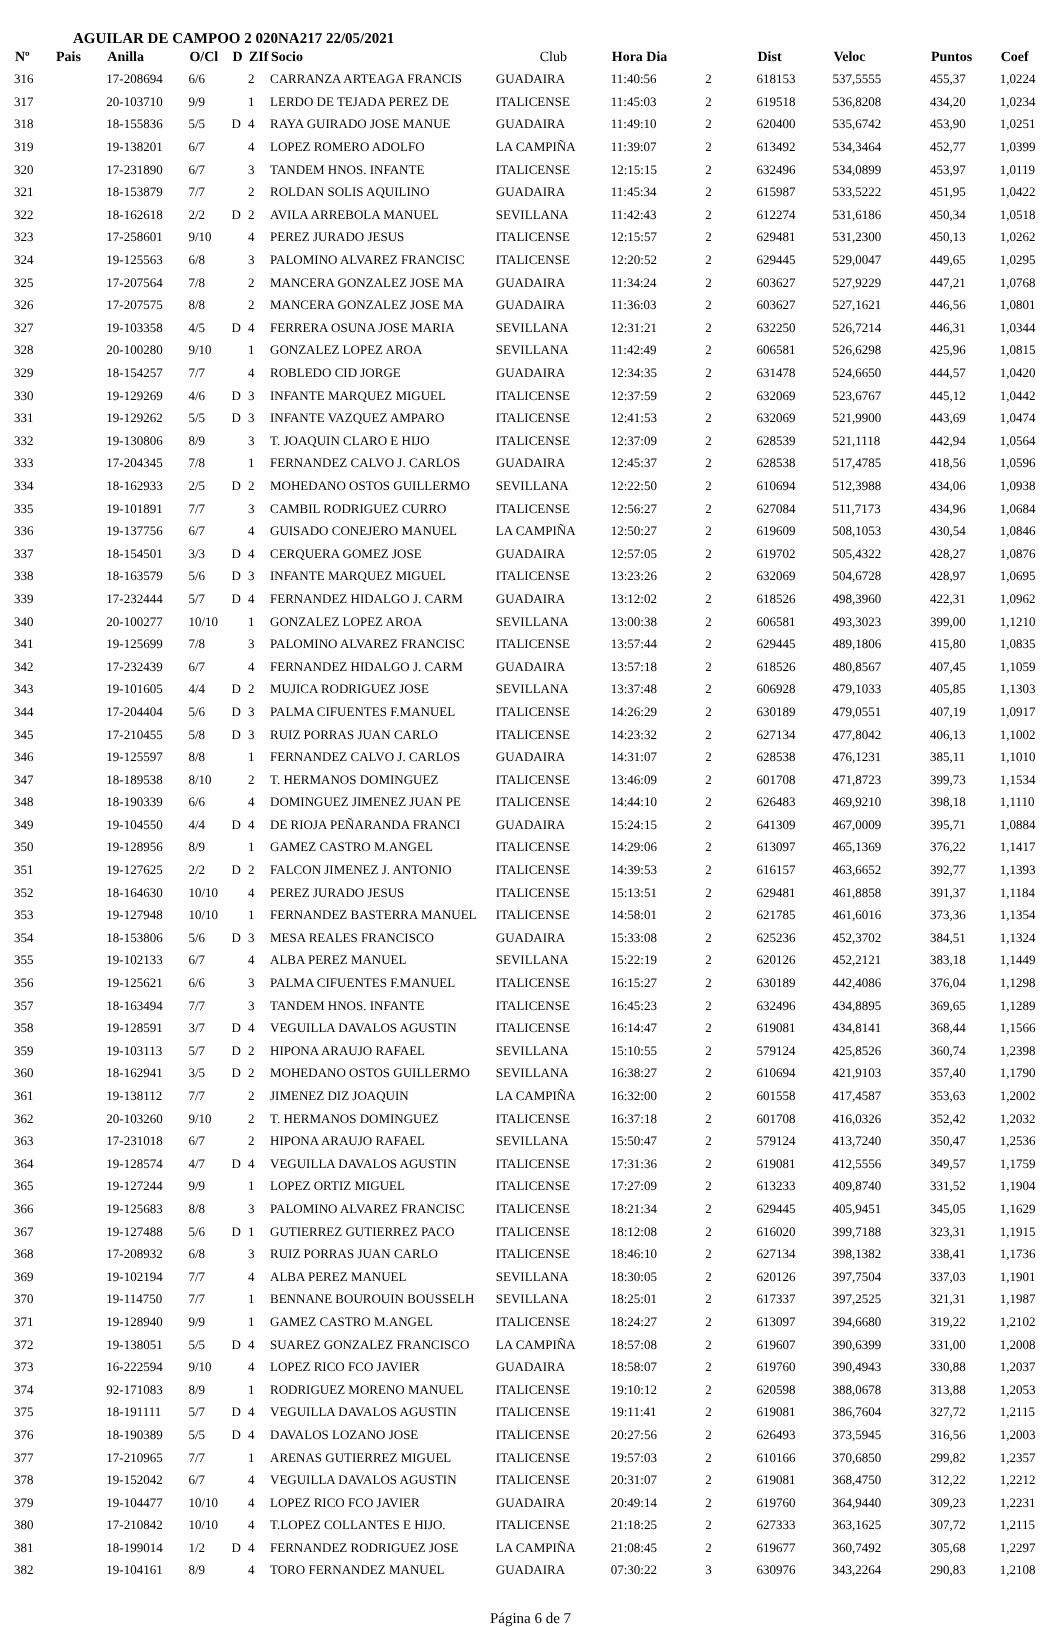AGUILAR DE CAMPOO 2 020NA217 22/05/2021
| Nº | Pais | Anilla | O/Cl | D | ZIf | Socio | Club | Hora Dia | | Dist | Veloc | Puntos | Coef |
| --- | --- | --- | --- | --- | --- | --- | --- | --- | --- | --- | --- | --- | --- |
| 316 | | 17-208694 | 6/6 | | 2 | CARRANZA ARTEAGA FRANCIS | GUADAIRA | 11:40:56 | 2 | 618153 | 537,5555 | 455,37 | 1,0224 |
| 317 | | 20-103710 | 9/9 | | 1 | LERDO DE TEJADA PEREZ DE | ITALICENSE | 11:45:03 | 2 | 619518 | 536,8208 | 434,20 | 1,0234 |
| 318 | | 18-155836 | 5/5 | D | 4 | RAYA GUIRADO JOSE MANUE | GUADAIRA | 11:49:10 | 2 | 620400 | 535,6742 | 453,90 | 1,0251 |
| 319 | | 19-138201 | 6/7 | | 4 | LOPEZ ROMERO ADOLFO | LA CAMPIÑA | 11:39:07 | 2 | 613492 | 534,3464 | 452,77 | 1,0399 |
| 320 | | 17-231890 | 6/7 | | 3 | TANDEM HNOS. INFANTE | ITALICENSE | 12:15:15 | 2 | 632496 | 534,0899 | 453,97 | 1,0119 |
| 321 | | 18-153879 | 7/7 | | 2 | ROLDAN SOLIS AQUILINO | GUADAIRA | 11:45:34 | 2 | 615987 | 533,5222 | 451,95 | 1,0422 |
| 322 | | 18-162618 | 2/2 | D | 2 | AVILA ARREBOLA MANUEL | SEVILLANA | 11:42:43 | 2 | 612274 | 531,6186 | 450,34 | 1,0518 |
| 323 | | 17-258601 | 9/10 | | 4 | PEREZ JURADO JESUS | ITALICENSE | 12:15:57 | 2 | 629481 | 531,2300 | 450,13 | 1,0262 |
| 324 | | 19-125563 | 6/8 | | 3 | PALOMINO ALVAREZ FRANCISC | ITALICENSE | 12:20:52 | 2 | 629445 | 529,0047 | 449,65 | 1,0295 |
| 325 | | 17-207564 | 7/8 | | 2 | MANCERA GONZALEZ JOSE MA | GUADAIRA | 11:34:24 | 2 | 603627 | 527,9229 | 447,21 | 1,0768 |
| 326 | | 17-207575 | 8/8 | | 2 | MANCERA GONZALEZ JOSE MA | GUADAIRA | 11:36:03 | 2 | 603627 | 527,1621 | 446,56 | 1,0801 |
| 327 | | 19-103358 | 4/5 | D | 4 | FERRERA OSUNA JOSE MARIA | SEVILLANA | 12:31:21 | 2 | 632250 | 526,7214 | 446,31 | 1,0344 |
| 328 | | 20-100280 | 9/10 | | 1 | GONZALEZ LOPEZ AROA | SEVILLANA | 11:42:49 | 2 | 606581 | 526,6298 | 425,96 | 1,0815 |
| 329 | | 18-154257 | 7/7 | | 4 | ROBLEDO CID JORGE | GUADAIRA | 12:34:35 | 2 | 631478 | 524,6650 | 444,57 | 1,0420 |
| 330 | | 19-129269 | 4/6 | D | 3 | INFANTE MARQUEZ MIGUEL | ITALICENSE | 12:37:59 | 2 | 632069 | 523,6767 | 445,12 | 1,0442 |
| 331 | | 19-129262 | 5/5 | D | 3 | INFANTE VAZQUEZ AMPARO | ITALICENSE | 12:41:53 | 2 | 632069 | 521,9900 | 443,69 | 1,0474 |
| 332 | | 19-130806 | 8/9 | | 3 | T. JOAQUIN CLARO E HIJO | ITALICENSE | 12:37:09 | 2 | 628539 | 521,1118 | 442,94 | 1,0564 |
| 333 | | 17-204345 | 7/8 | | 1 | FERNANDEZ CALVO J. CARLOS | GUADAIRA | 12:45:37 | 2 | 628538 | 517,4785 | 418,56 | 1,0596 |
| 334 | | 18-162933 | 2/5 | D | 2 | MOHEDANO OSTOS GUILLERMO | SEVILLANA | 12:22:50 | 2 | 610694 | 512,3988 | 434,06 | 1,0938 |
| 335 | | 19-101891 | 7/7 | | 3 | CAMBIL RODRIGUEZ CURRO | ITALICENSE | 12:56:27 | 2 | 627084 | 511,7173 | 434,96 | 1,0684 |
| 336 | | 19-137756 | 6/7 | | 4 | GUISADO CONEJERO MANUEL | LA CAMPIÑA | 12:50:27 | 2 | 619609 | 508,1053 | 430,54 | 1,0846 |
| 337 | | 18-154501 | 3/3 | D | 4 | CERQUERA GOMEZ JOSE | GUADAIRA | 12:57:05 | 2 | 619702 | 505,4322 | 428,27 | 1,0876 |
| 338 | | 18-163579 | 5/6 | D | 3 | INFANTE MARQUEZ MIGUEL | ITALICENSE | 13:23:26 | 2 | 632069 | 504,6728 | 428,97 | 1,0695 |
| 339 | | 17-232444 | 5/7 | D | 4 | FERNANDEZ HIDALGO J. CARM | GUADAIRA | 13:12:02 | 2 | 618526 | 498,3960 | 422,31 | 1,0962 |
| 340 | | 20-100277 | 10/10 | | 1 | GONZALEZ LOPEZ AROA | SEVILLANA | 13:00:38 | 2 | 606581 | 493,3023 | 399,00 | 1,1210 |
| 341 | | 19-125699 | 7/8 | | 3 | PALOMINO ALVAREZ FRANCISC | ITALICENSE | 13:57:44 | 2 | 629445 | 489,1806 | 415,80 | 1,0835 |
| 342 | | 17-232439 | 6/7 | | 4 | FERNANDEZ HIDALGO J. CARM | GUADAIRA | 13:57:18 | 2 | 618526 | 480,8567 | 407,45 | 1,1059 |
| 343 | | 19-101605 | 4/4 | D | 2 | MUJICA RODRIGUEZ JOSE | SEVILLANA | 13:37:48 | 2 | 606928 | 479,1033 | 405,85 | 1,1303 |
| 344 | | 17-204404 | 5/6 | D | 3 | PALMA CIFUENTES F.MANUEL | ITALICENSE | 14:26:29 | 2 | 630189 | 479,0551 | 407,19 | 1,0917 |
| 345 | | 17-210455 | 5/8 | D | 3 | RUIZ PORRAS JUAN CARLO | ITALICENSE | 14:23:32 | 2 | 627134 | 477,8042 | 406,13 | 1,1002 |
| 346 | | 19-125597 | 8/8 | | 1 | FERNANDEZ CALVO J. CARLOS | GUADAIRA | 14:31:07 | 2 | 628538 | 476,1231 | 385,11 | 1,1010 |
| 347 | | 18-189538 | 8/10 | | 2 | T. HERMANOS DOMINGUEZ | ITALICENSE | 13:46:09 | 2 | 601708 | 471,8723 | 399,73 | 1,1534 |
| 348 | | 18-190339 | 6/6 | | 4 | DOMINGUEZ JIMENEZ JUAN PE | ITALICENSE | 14:44:10 | 2 | 626483 | 469,9210 | 398,18 | 1,1110 |
| 349 | | 19-104550 | 4/4 | D | 4 | DE RIOJA PEÑARANDA FRANCI | GUADAIRA | 15:24:15 | 2 | 641309 | 467,0009 | 395,71 | 1,0884 |
| 350 | | 19-128956 | 8/9 | | 1 | GAMEZ CASTRO M.ANGEL | ITALICENSE | 14:29:06 | 2 | 613097 | 465,1369 | 376,22 | 1,1417 |
| 351 | | 19-127625 | 2/2 | D | 2 | FALCON JIMENEZ J. ANTONIO | ITALICENSE | 14:39:53 | 2 | 616157 | 463,6652 | 392,77 | 1,1393 |
| 352 | | 18-164630 | 10/10 | | 4 | PEREZ JURADO JESUS | ITALICENSE | 15:13:51 | 2 | 629481 | 461,8858 | 391,37 | 1,1184 |
| 353 | | 19-127948 | 10/10 | | 1 | FERNANDEZ BASTERRA MANUEL | ITALICENSE | 14:58:01 | 2 | 621785 | 461,6016 | 373,36 | 1,1354 |
| 354 | | 18-153806 | 5/6 | D | 3 | MESA REALES FRANCISCO | GUADAIRA | 15:33:08 | 2 | 625236 | 452,3702 | 384,51 | 1,1324 |
| 355 | | 19-102133 | 6/7 | | 4 | ALBA PEREZ MANUEL | SEVILLANA | 15:22:19 | 2 | 620126 | 452,2121 | 383,18 | 1,1449 |
| 356 | | 19-125621 | 6/6 | | 3 | PALMA CIFUENTES F.MANUEL | ITALICENSE | 16:15:27 | 2 | 630189 | 442,4086 | 376,04 | 1,1298 |
| 357 | | 18-163494 | 7/7 | | 3 | TANDEM HNOS. INFANTE | ITALICENSE | 16:45:23 | 2 | 632496 | 434,8895 | 369,65 | 1,1289 |
| 358 | | 19-128591 | 3/7 | D | 4 | VEGUILLA DAVALOS AGUSTIN | ITALICENSE | 16:14:47 | 2 | 619081 | 434,8141 | 368,44 | 1,1566 |
| 359 | | 19-103113 | 5/7 | D | 2 | HIPONA ARAUJO RAFAEL | SEVILLANA | 15:10:55 | 2 | 579124 | 425,8526 | 360,74 | 1,2398 |
| 360 | | 18-162941 | 3/5 | D | 2 | MOHEDANO OSTOS GUILLERMO | SEVILLANA | 16:38:27 | 2 | 610694 | 421,9103 | 357,40 | 1,1790 |
| 361 | | 19-138112 | 7/7 | | 2 | JIMENEZ DIZ JOAQUIN | LA CAMPIÑA | 16:32:00 | 2 | 601558 | 417,4587 | 353,63 | 1,2002 |
| 362 | | 20-103260 | 9/10 | | 2 | T. HERMANOS DOMINGUEZ | ITALICENSE | 16:37:18 | 2 | 601708 | 416,0326 | 352,42 | 1,2032 |
| 363 | | 17-231018 | 6/7 | | 2 | HIPONA ARAUJO RAFAEL | SEVILLANA | 15:50:47 | 2 | 579124 | 413,7240 | 350,47 | 1,2536 |
| 364 | | 19-128574 | 4/7 | D | 4 | VEGUILLA DAVALOS AGUSTIN | ITALICENSE | 17:31:36 | 2 | 619081 | 412,5556 | 349,57 | 1,1759 |
| 365 | | 19-127244 | 9/9 | | 1 | LOPEZ ORTIZ MIGUEL | ITALICENSE | 17:27:09 | 2 | 613233 | 409,8740 | 331,52 | 1,1904 |
| 366 | | 19-125683 | 8/8 | | 3 | PALOMINO ALVAREZ FRANCISC | ITALICENSE | 18:21:34 | 2 | 629445 | 405,9451 | 345,05 | 1,1629 |
| 367 | | 19-127488 | 5/6 | D | 1 | GUTIERREZ GUTIERREZ PACO | ITALICENSE | 18:12:08 | 2 | 616020 | 399,7188 | 323,31 | 1,1915 |
| 368 | | 17-208932 | 6/8 | | 3 | RUIZ PORRAS JUAN CARLO | ITALICENSE | 18:46:10 | 2 | 627134 | 398,1382 | 338,41 | 1,1736 |
| 369 | | 19-102194 | 7/7 | | 4 | ALBA PEREZ MANUEL | SEVILLANA | 18:30:05 | 2 | 620126 | 397,7504 | 337,03 | 1,1901 |
| 370 | | 19-114750 | 7/7 | | 1 | BENNANE BOUROUIN BOUSSELH | SEVILLANA | 18:25:01 | 2 | 617337 | 397,2525 | 321,31 | 1,1987 |
| 371 | | 19-128940 | 9/9 | | 1 | GAMEZ CASTRO M.ANGEL | ITALICENSE | 18:24:27 | 2 | 613097 | 394,6680 | 319,22 | 1,2102 |
| 372 | | 19-138051 | 5/5 | D | 4 | SUAREZ GONZALEZ FRANCISCO | LA CAMPIÑA | 18:57:08 | 2 | 619607 | 390,6399 | 331,00 | 1,2008 |
| 373 | | 16-222594 | 9/10 | | 4 | LOPEZ RICO FCO JAVIER | GUADAIRA | 18:58:07 | 2 | 619760 | 390,4943 | 330,88 | 1,2037 |
| 374 | | 92-171083 | 8/9 | | 1 | RODRIGUEZ MORENO MANUEL | ITALICENSE | 19:10:12 | 2 | 620598 | 388,0678 | 313,88 | 1,2053 |
| 375 | | 18-191111 | 5/7 | D | 4 | VEGUILLA DAVALOS AGUSTIN | ITALICENSE | 19:11:41 | 2 | 619081 | 386,7604 | 327,72 | 1,2115 |
| 376 | | 18-190389 | 5/5 | D | 4 | DAVALOS LOZANO JOSE | ITALICENSE | 20:27:56 | 2 | 626493 | 373,5945 | 316,56 | 1,2003 |
| 377 | | 17-210965 | 7/7 | | 1 | ARENAS GUTIERREZ MIGUEL | ITALICENSE | 19:57:03 | 2 | 610166 | 370,6850 | 299,82 | 1,2357 |
| 378 | | 19-152042 | 6/7 | | 4 | VEGUILLA DAVALOS AGUSTIN | ITALICENSE | 20:31:07 | 2 | 619081 | 368,4750 | 312,22 | 1,2212 |
| 379 | | 19-104477 | 10/10 | | 4 | LOPEZ RICO FCO JAVIER | GUADAIRA | 20:49:14 | 2 | 619760 | 364,9440 | 309,23 | 1,2231 |
| 380 | | 17-210842 | 10/10 | | 4 | T.LOPEZ COLLANTES E HIJO. | ITALICENSE | 21:18:25 | 2 | 627333 | 363,1625 | 307,72 | 1,2115 |
| 381 | | 18-199014 | 1/2 | D | 4 | FERNANDEZ RODRIGUEZ JOSE | LA CAMPIÑA | 21:08:45 | 2 | 619677 | 360,7492 | 305,68 | 1,2297 |
| 382 | | 19-104161 | 8/9 | | 4 | TORO FERNANDEZ MANUEL | GUADAIRA | 07:30:22 | 3 | 630976 | 343,2264 | 290,83 | 1,2108 |
Página 6 de 7